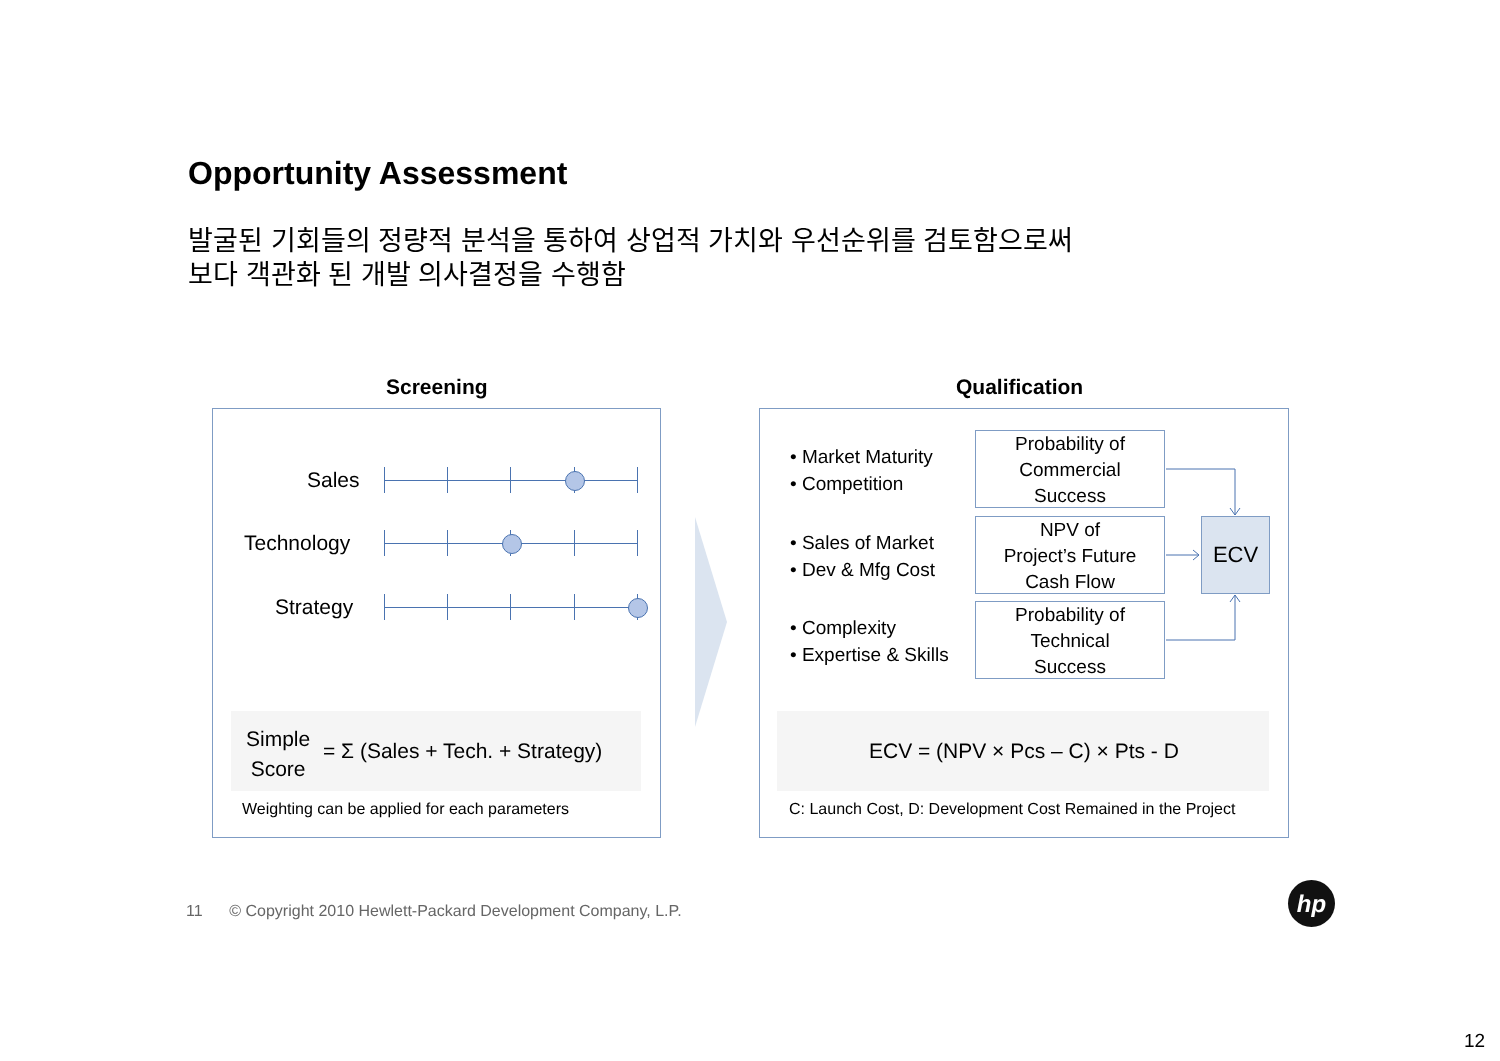Opportunity Assessment
발굴된 기회들의 정량적 분석을 통하여 상업적 가치와 우선순위를 검토함으로써
보다 객관화 된 개발 의사결정을 수행함
Screening Qualification
Sales
Technology
Strategy
Simple
Score
= Σ (Sales + Tech. + Strategy)
Weighting can be applied for each parameters
• Market Maturity
• Competition
• Sales of Market
• Dev & Mfg Cost
• Complexity
• Expertise & Skills
Probability of
Commercial
Success
NPV of
Project’s Future
Cash Flow
Probability of
Technical
Success
ECV
ECV = (NPV × Pcs – C) × Pts - D
C: Launch Cost, D: Development Cost Remained in the Project
11 © Copyright 2010 Hewlett-Packard Development Company, L.P.
hp
12